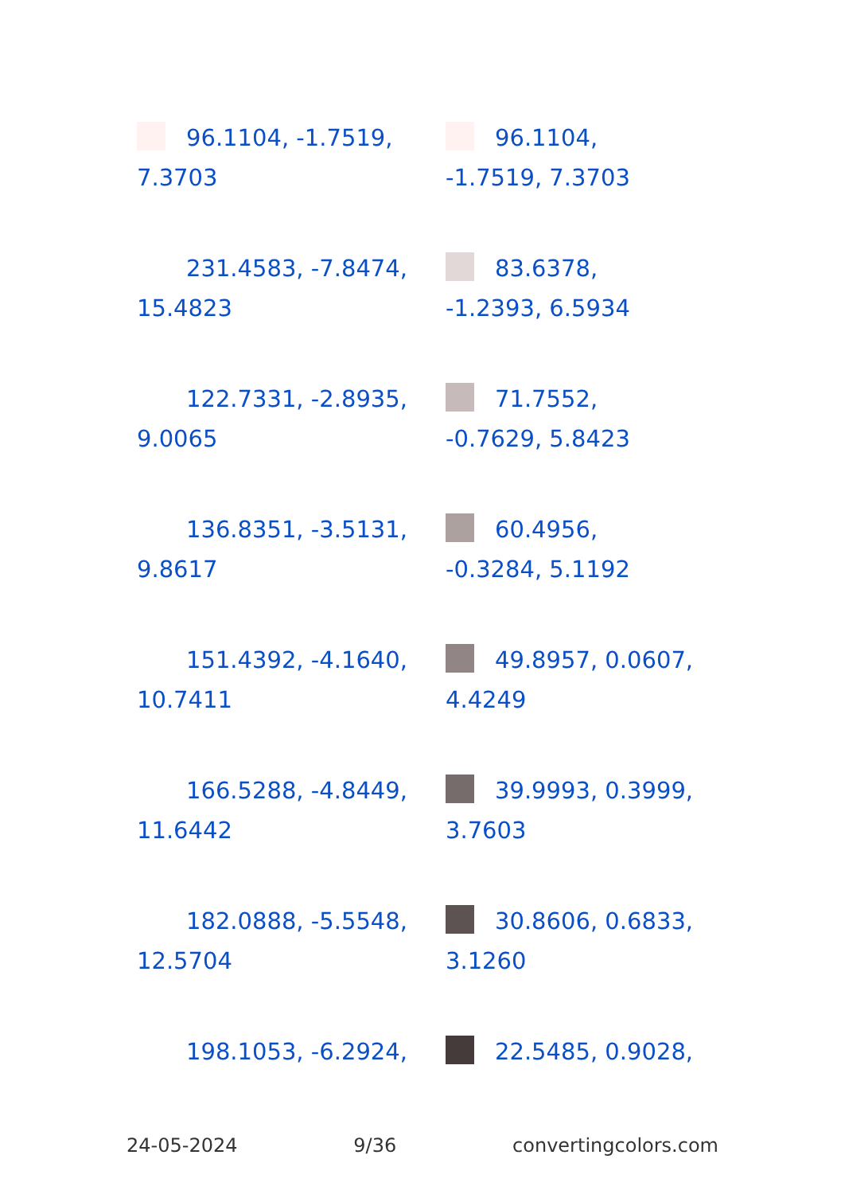96.1104, -1.7519, 7.3703
96.1104, -1.7519, 7.3703
231.4583, -7.8474, 15.4823
83.6378, -1.2393, 6.5934
122.7331, -2.8935, 9.0065
71.7552, -0.7629, 5.8423
136.8351, -3.5131, 9.8617
60.4956, -0.3284, 5.1192
151.4392, -4.1640, 10.7411
49.8957, 0.0607, 4.4249
166.5288, -4.8449, 11.6442
39.9993, 0.3999, 3.7603
182.0888, -5.5548, 12.5704
30.8606, 0.6833, 3.1260
198.1053, -6.2924,
22.5485, 0.9028,
24-05-2024 9/36 convertingcolors.com